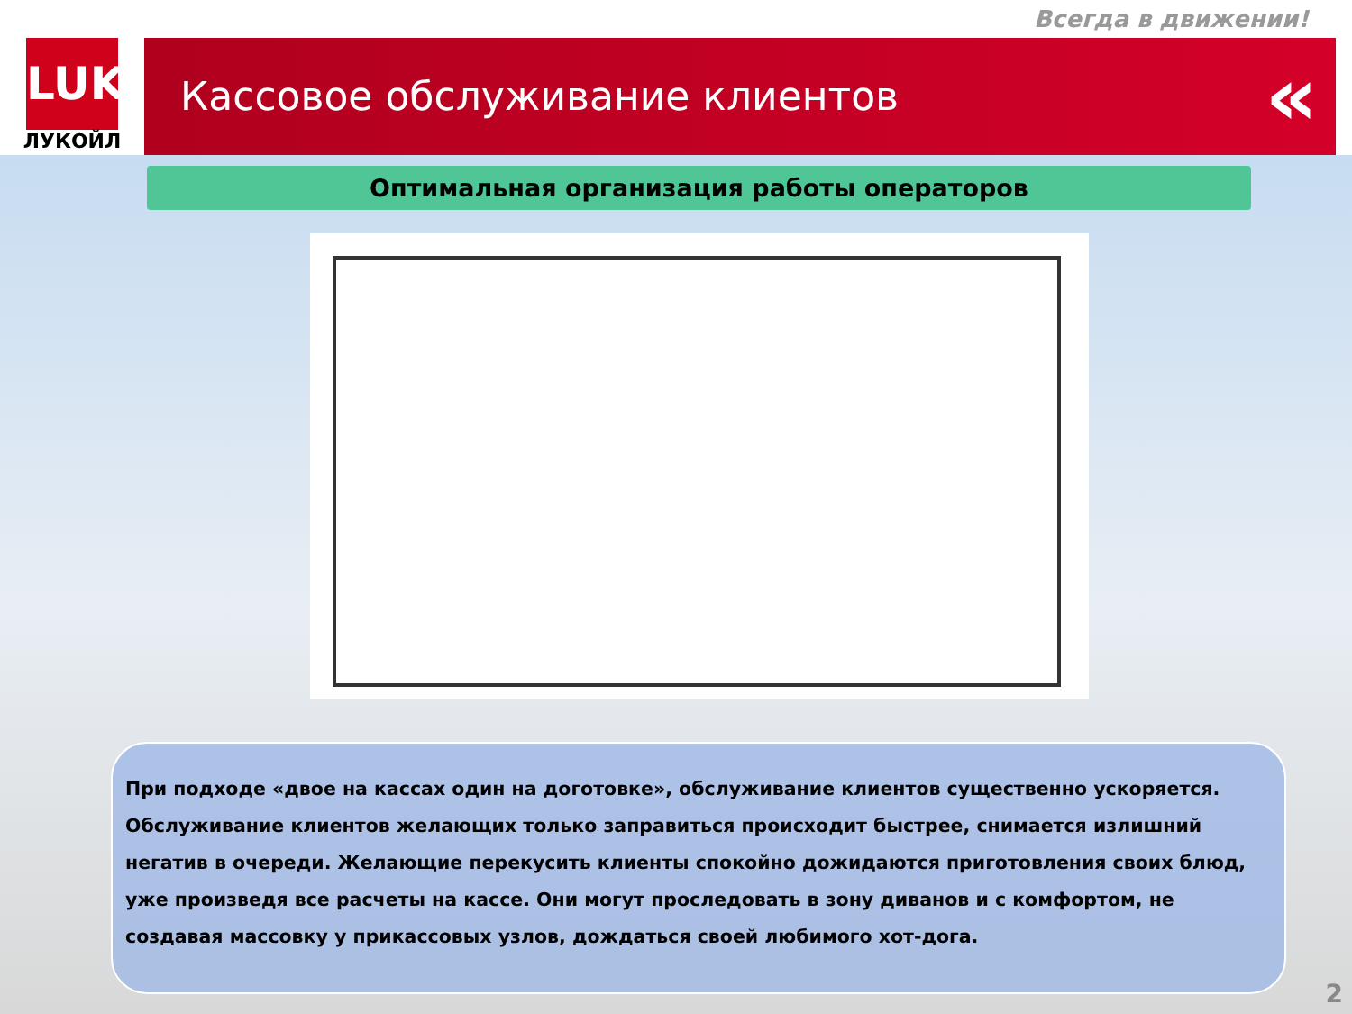Всегда в движении!
LUK
ЛУКОЙЛ
Кассовое обслуживание клиентов «
Оптимальная организация работы операторов
При подходе «двое на кассах один на доготовке», обслуживание клиентов существенно ускоряется. Обслуживание клиентов желающих только заправиться происходит быстрее, снимается излишний негатив в очереди. Желающие перекусить клиенты спокойно дожидаются приготовления своих блюд, уже произведя все расчеты на кассе. Они могут проследовать в зону диванов и с комфортом, не создавая массовку у прикассовых узлов, дождаться своей любимого хот-дога.
2